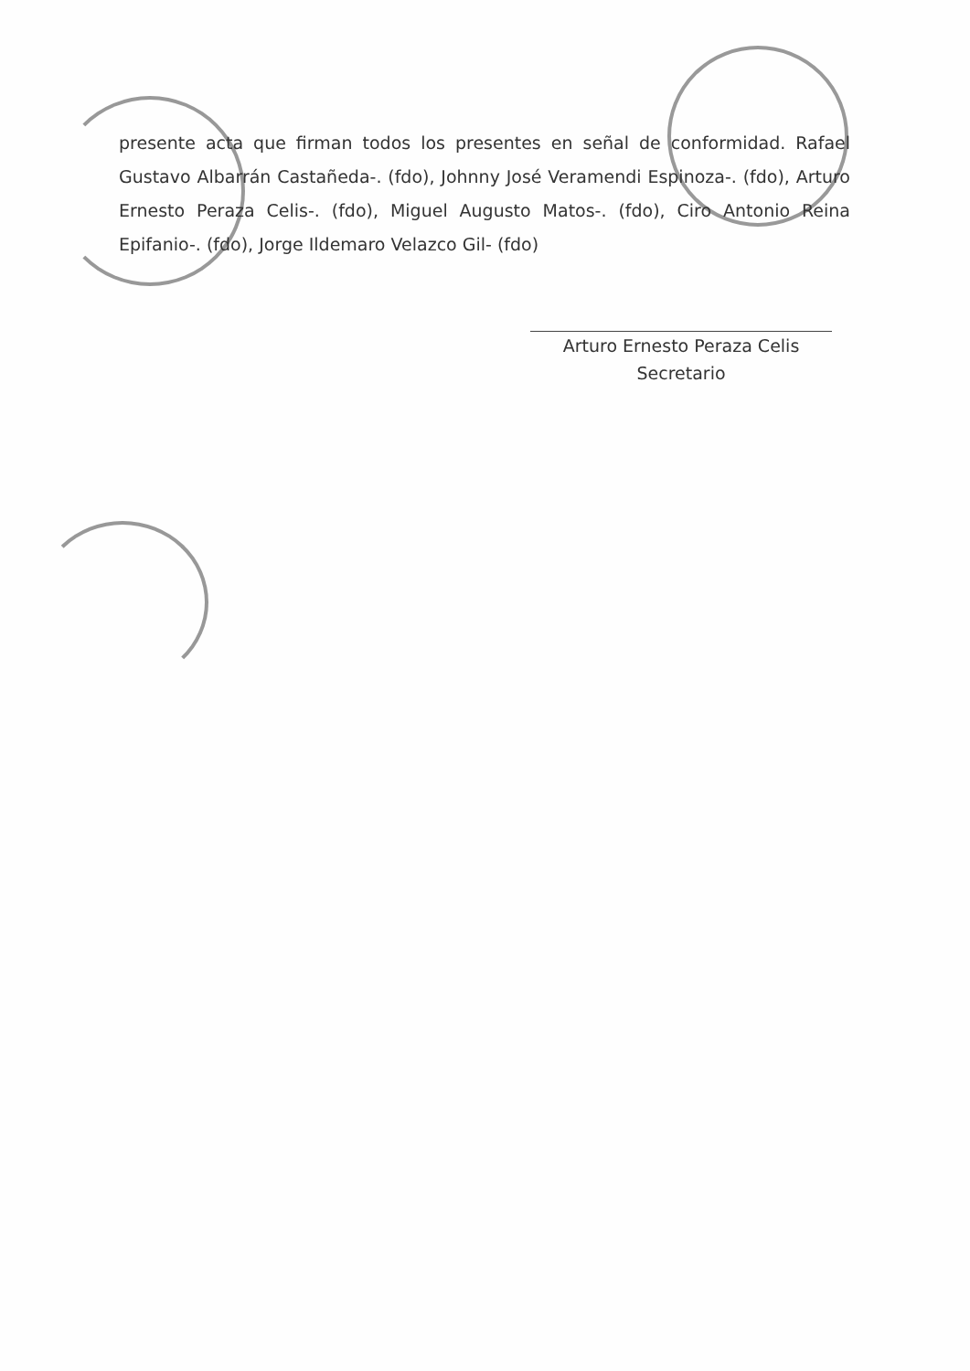presente acta que firman todos los presentes en señal de conformidad. Rafael Gustavo Albarrán Castañeda-. (fdo), Johnny José Veramendi Espinoza-. (fdo), Arturo Ernesto Peraza Celis-. (fdo), Miguel Augusto Matos-. (fdo), Ciro Antonio Reina Epifanio-. (fdo), Jorge Ildemaro Velazco Gil- (fdo)
Arturo Ernesto Peraza Celis
Secretario